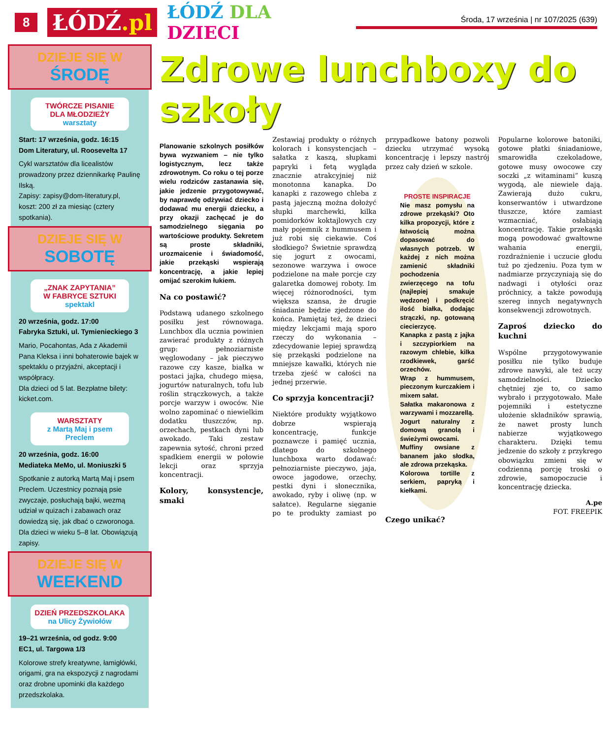8
ŁÓDŹ.pl
ŁÓDŹ DLA DZIECI
Środa, 17 września | nr 107/2025 (639)
DZIEJE SIĘ W
ŚRODĘ
TWÓRCZE PISANIE
DLA MŁODZIEŻY
warsztaty
Start: 17 września, godz. 16:15
Dom Literatury, ul. Roosevelta 17
Cykl warsztatów dla licealistów prowadzony przez dziennikarkę Paulinę Ilską.
Zapisy: zapisy@dom-literatury.pl,
koszt: 200 zł za miesiąc (cztery spotkania).
DZIEJE SIĘ W
SOBOTĘ
„ZNAK ZAPYTANIA”
W FABRYCE SZTUKI
spektakl
20 września, godz. 17:00
Fabryka Sztuki, ul. Tymienieckiego 3
Mario, Pocahontas, Ada z Akademii Pana Kleksa i inni bohaterowie bajek w spektaklu o przyjaźni, akceptacji i współpracy.
Dla dzieci od 5 lat. Bezpłatne bilety: kicket.com.
WARSZTATY
z Martą Maj i psem Preclem
20 września, godz. 16:00
Mediateka MeMo, ul. Moniuszki 5
Spotkanie z autorką Martą Maj i psem Preclem. Uczestnicy poznają psie zwyczaje, posłuchają bajki, wezmą udział w quizach i zabawach oraz dowiedzą się, jak dbać o czworonoga. Dla dzieci w wieku 5–8 lat. Obowiązują zapisy.
DZIEJE SIĘ W
WEEKEND
DZIEŃ PRZEDSZKOLAKA
na Ulicy Żywiołów
19–21 września, od godz. 9:00
EC1, ul. Targowa 1/3
Kolorowe strefy kreatywne, łamigłówki, origami, gra na ekspozycji z nagrodami oraz drobne upominki dla każdego przedszkolaka.
Zdrowe lunchboxy do szkoły
Planowanie szkolnych posiłków bywa wyzwaniem – nie tylko logistycznym, lecz także zdrowotnym. Co roku o tej porze wielu rodziców zastanawia się, jakie jedzenie przygotowywać, by naprawdę odżywiać dziecko i dodawać mu energii dziecku, a przy okazji zachęcać je do samodzielnego sięgania po wartościowe produkty. Sekretem są proste składniki, urozmaicenie i świadomość, jakie przekąski wspierają koncentrację, a jakie lepiej omijać szerokim łukiem.
Na co postawić?
Podstawą udanego szkolnego posiłku jest równowaga. Lunchbox dla ucznia powinien zawierać produkty z różnych grup: pełnoziarniste węglowodany – jak pieczywo razowe czy kasze, białka w postaci jajka, chudego mięsa, jogurtów naturalnych, tofu lub roślin strączkowych, a także porcje warzyw i owoców. Nie wolno zapominać o niewielkim dodatku tłuszczów, np. orzechach, pestkach dyni lub awokado. Taki zestaw zapewnia sytość, chroni przed spadkiem energii w połowie lekcji oraz sprzyja koncentracji.
Kolory, konsystencje, smaki
Zestawiaj produkty o różnych kolorach i konsystencjach – sałatka z kaszą, słupkami papryki i fetą wygląda znacznie atrakcyjniej niż monotonna kanapka. Do kanapki z razowego chleba z pastą jajeczną można dołożyć słupki marchewki, kilka pomidorków koktajlowych czy mały pojemnik z hummusem i już robi się ciekawie. Coś słodkiego? Świetnie sprawdzą się jogurt z owocami, sezonowe warzywa i owoce podzielone na małe porcje czy galaretka domowej roboty. Im więcej różnorodności, tym większa szansa, że drugie śniadanie będzie zjedzone do końca. Pamiętaj też, że dzieci między lekcjami mają sporo rzeczy do wykonania – zdecydowanie lepiej sprawdzą się przekąski podzielone na mniejsze kawałki, których nie trzeba zjeść w całości na jednej przerwie.
Co sprzyja koncentracji?
Niektóre produkty wyjątkowo dobrze wspierają koncentrację, funkcje poznawcze i pamięć ucznia, dlatego do szkolnego lunchboxa warto dodawać: pełnoziarniste pieczywo, jaja, owoce jagodowe, orzechy, pestki dyni i słonecznika, awokado, ryby i oliwę (np. w sałatce). Regularne sięganie po te produkty zamiast po przypadkowe batony pozwoli dziecku utrzymać wysoką koncentrację i lepszy nastrój przez cały dzień w szkole.
PROSTE INSPIRACJE
Nie masz pomysłu na zdrowe przekąski? Oto kilka propozycji, które z łatwością można dopasować do własnych potrzeb. W każdej z nich można zamienić składniki pochodzenia zwierzęcego na tofu (najlepiej smakuje wędzone) i podkręcić ilość białka, dodając strączki, np. gotowaną ciecierzycę.
Kanapka z pastą z jajka i szczypiorkiem na razowym chlebie, kilka rzodkiewek, garść orzechów.
Wrap z hummusem, pieczonym kurczakiem i mixem sałat.
Sałatka makaronowa z warzywami i mozzarellą.
Jogurt naturalny z domową granolą i świeżymi owocami.
Muffiny owsiane z bananem jako słodka, ale zdrowa przekąska.
Kolorowa tortille z serkiem, papryką i kiełkami.
Czego unikać?
Popularne kolorowe batoniki, gotowe płatki śniadaniowe, smarowidła czekoladowe, gotowe musy owocowe czy soczki „z witaminami” kuszą wygodą, ale niewiele dają. Zawierają dużo cukru, konserwantów i utwardzone tłuszcze, które zamiast wzmacniać, osłabiają koncentrację. Takie przekąski mogą powodować gwałtowne wahania energii, rozdrażnienie i uczucie głodu tuż po zjedzeniu. Poza tym w nadmiarze przyczyniają się do nadwagi i otyłości oraz próchnicy, a także powodują szereg innych negatywnych konsekwencji zdrowotnych.
Zaproś dziecko do kuchni
Wspólne przygotowywanie posiłku nie tylko buduje zdrowe nawyki, ale też uczy samodzielności. Dziecko chętniej zje to, co samo wybrało i przygotowało. Małe pojemniki i estetyczne ułożenie składników sprawią, że nawet prosty lunch nabierze wyjątkowego charakteru. Dzięki temu jedzenie do szkoły z przykrego obowiązku zmieni się w codzienną porcję troski o zdrowie, samopoczucie i koncentrację dziecka.
A.pe
FOT. FREEPIK